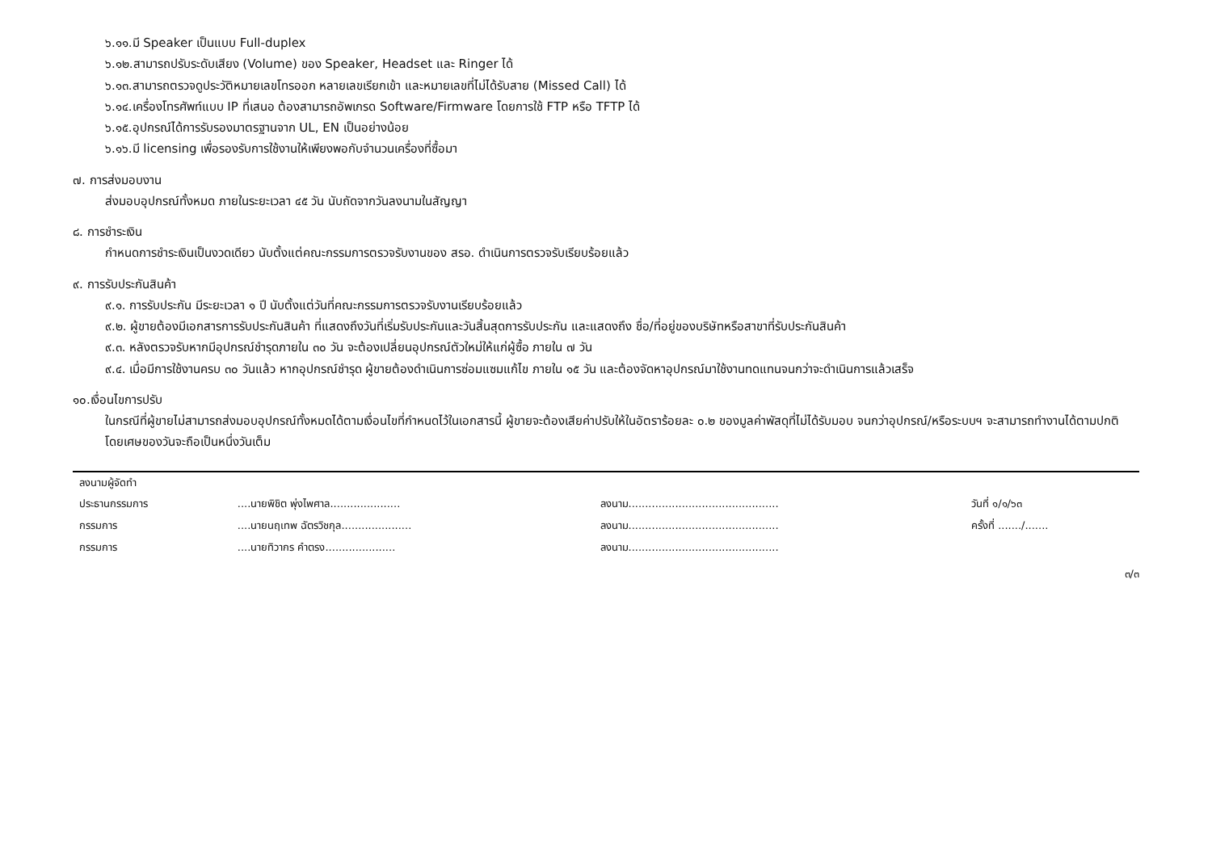๖.๑๑.มี Speaker เป็นแบบ Full-duplex
๖.๑๒.สามารถปรับระดับเสียง (Volume) ของ Speaker, Headset และ Ringer ได้
๖.๑๓.สามารถตรวจดูประวัติหมายเลขโทรออก หลายเลขเรียกเข้า และหมายเลขที่ไม่ได้รับสาย (Missed Call) ได้
๖.๑๔.เครื่องโทรศัพท์แบบ IP ที่เสนอ ต้องสามารถอัพเกรด Software/Firmware โดยการใช้ FTP หรือ TFTP ได้
๖.๑๕.อุปกรณ์ได้การรับรองมาตรฐานจาก UL, EN เป็นอย่างน้อย
๖.๑๖.มี licensing เพื่อรองรับการใช้งานให้เพียงพอกับจำนวนเครื่องที่ซื้อมา
๗. การส่งมอบงาน
ส่งมอบอุปกรณ์ทั้งหมด ภายในระยะเวลา ๔๕ วัน นับถัดจากวันลงนามในสัญญา
๘. การชำระเงิน
กำหนดการชำระเงินเป็นงวดเดียว นับตั้งแต่คณะกรรมการตรวจรับงานของ สรอ. ดำเนินการตรวจรับเรียบร้อยแล้ว
๙. การรับประกันสินค้า
๙.๑. การรับประกัน มีระยะเวลา ๑ ปี นับตั้งแต่วันที่คณะกรรมการตรวจรับงานเรียบร้อยแล้ว
๙.๒. ผู้ขายต้องมีเอกสารการรับประกันสินค้า ที่แสดงถึงวันที่เริ่มรับประกันและวันสิ้นสุดการรับประกัน และแสดงถึง ชื่อ/ที่อยู่ของบริษัทหรือสาขาที่รับประกันสินค้า
๙.๓. หลังตรวจรับหากมีอุปกรณ์ชำรุดภายใน ๓๐ วัน จะต้องเปลี่ยนอุปกรณ์ตัวใหม่ให้แก่ผู้ซื้อ ภายใน ๗ วัน
๙.๔. เมื่อมีการใช้งานครบ ๓๐ วันแล้ว หากอุปกรณ์ชำรุด ผู้ขายต้องดำเนินการซ่อมแซมแก้ไข ภายใน ๑๕ วัน และต้องจัดหาอุปกรณ์มาใช้งานทดแทนจนกว่าจะดำเนินการแล้วเสร็จ
๑๐.เงื่อนไขการปรับ
ในกรณีที่ผู้ขายไม่สามารถส่งมอบอุปกรณ์ทั้งหมดได้ตามเงื่อนไขที่กำหนดไว้ในเอกสารนี้ ผู้ขายจะต้องเสียค่าปรับให้ในอัตราร้อยละ ๐.๒ ของมูลค่าพัสดุที่ไม่ได้รับมอบ จนกว่าอุปกรณ์/หรือระบบฯ จะสามารถทำงานได้ตามปกติ โดยเศษของวันจะถือเป็นหนึ่งวันเต็ม
| ลงนามผู้จัดทำ | | | |
| ประธานกรรมการ | ....นายพิชิต พุ่งไพศาล..................... | ลงนาม............................................. | วันที่ ๑/๑/๖๓ |
| กรรมการ | ....นายนฤเทพ ฉัตรวิชกุล..................... | ลงนาม............................................. | ครั้งที่ ......./....... |
| กรรมการ | ....นายทิวากร คำตรง..................... | ลงนาม............................................. | |
๓/๓